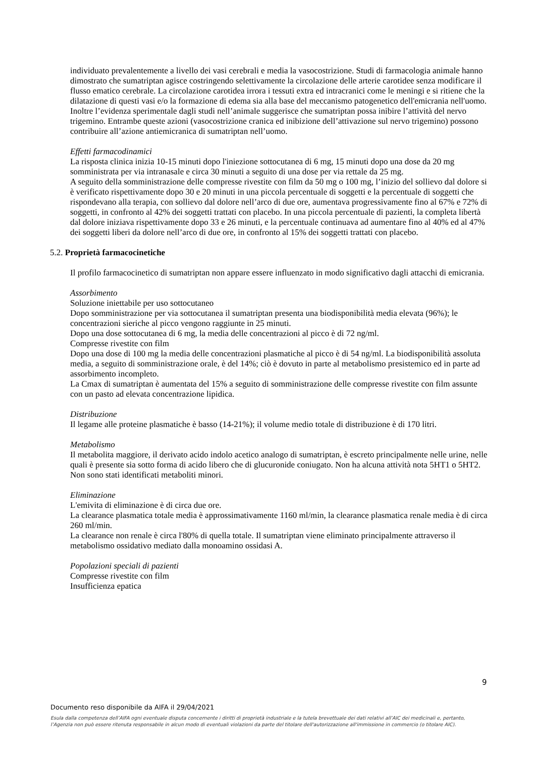individuato prevalentemente a livello dei vasi cerebrali e media la vasocostrizione. Studi di farmacologia animale hanno dimostrato che sumatriptan agisce costringendo selettivamente la circolazione delle arterie carotidee senza modificare il flusso ematico cerebrale. La circolazione carotidea irrora i tessuti extra ed intracranici come le meningi e si ritiene che la dilatazione di questi vasi e/o la formazione di edema sia alla base del meccanismo patogenetico dell'emicrania nell'uomo. Inoltre l’evidenza sperimentale dagli studi nell’animale suggerisce che sumatriptan possa inibire l’attività del nervo trigemino. Entrambe queste azioni (vasocostrizione cranica ed inibizione dell’attivazione sul nervo trigemino) possono contribuire all’azione antiemicranica di sumatriptan nell’uomo.
Effetti farmacodinamici
La risposta clinica inizia 10-15 minuti dopo l'iniezione sottocutanea di 6 mg, 15 minuti dopo una dose da 20 mg somministrata per via intranasale e circa 30 minuti a seguito di una dose per via rettale da 25 mg.
A seguito della somministrazione delle compresse rivestite con film da 50 mg o 100 mg, l’inizio del sollievo dal dolore si è verificato rispettivamente dopo 30 e 20 minuti in una piccola percentuale di soggetti e la percentuale di soggetti che rispondevano alla terapia, con sollievo dal dolore nell’arco di due ore, aumentava progressivamente fino al 67% e 72% di soggetti, in confronto al 42% dei soggetti trattati con placebo. In una piccola percentuale di pazienti, la completa libertà dal dolore iniziava rispettivamente dopo 33 e 26 minuti, e la percentuale continuava ad aumentare fino al 40% ed al 47% dei soggetti liberi da dolore nell’arco di due ore, in confronto al 15% dei soggetti trattati con placebo.
5.2. Proprietà farmacocinetiche
Il profilo farmacocinetico di sumatriptan non appare essere influenzato in modo significativo dagli attacchi di emicrania.
Assorbimento
Soluzione iniettabile per uso sottocutaneo
Dopo somministrazione per via sottocutanea il sumatriptan presenta una biodisponibilità media elevata (96%); le concentrazioni sieriche al picco vengono raggiunte in 25 minuti.
Dopo una dose sottocutanea di 6 mg, la media delle concentrazioni al picco è di 72 ng/ml.
Compresse rivestite con film
Dopo una dose di 100 mg la media delle concentrazioni plasmatiche al picco è di 54 ng/ml. La biodisponibilità assoluta media, a seguito di somministrazione orale, è del 14%; ciò è dovuto in parte al metabolismo presistemico ed in parte ad assorbimento incompleto.
La Cmax di sumatriptan è aumentata del 15% a seguito di somministrazione delle compresse rivestite con film assunte con un pasto ad elevata concentrazione lipidica.
Distribuzione
Il legame alle proteine plasmatiche è basso (14-21%); il volume medio totale di distribuzione è di 170 litri.
Metabolismo
Il metabolita maggiore, il derivato acido indolo acetico analogo di sumatriptan, è escreto principalmente nelle urine, nelle quali è presente sia sotto forma di acido libero che di glucuronide coniugato. Non ha alcuna attività nota 5HT1 o 5HT2. Non sono stati identificati metaboliti minori.
Eliminazione
L'emivita di eliminazione è di circa due ore.
La clearance plasmatica totale media è approssimativamente 1160 ml/min, la clearance plasmatica renale media è di circa 260 ml/min.
La clearance non renale è circa l'80% di quella totale. Il sumatriptan viene eliminato principalmente attraverso il metabolismo ossidativo mediato dalla monoamino ossidasi A.
Popolazioni speciali di pazienti
Compresse rivestite con film
Insufficienza epatica
9
Documento reso disponibile da AIFA il 29/04/2021
Esula dalla competenza dell’AIFA ogni eventuale disputa concernente i diritti di proprietà industriale e la tutela brevettuale dei dati relativi all’AIC dei medicinali e, pertanto, l’Agenzia non può essere ritenuta responsabile in alcun modo di eventuali violazioni da parte del titolare dell'autorizzazione all'immissione in commercio (o titolare AIC).